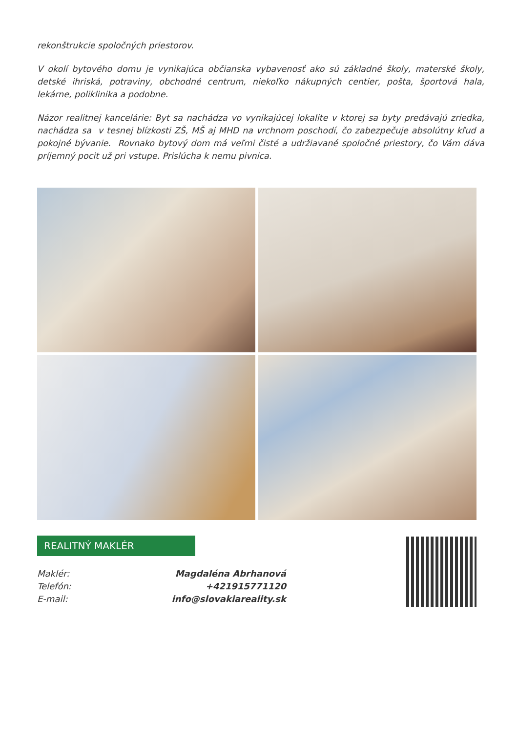rekonštrukcie spoločných priestorov.
V okolí bytového domu je vynikajúca občianska vybavenosť ako sú základné školy, materské školy, detské ihriská, potraviny, obchodné centrum, niekoľko nákupných centier, pošta, športová hala, lekárne, poliklinika a podobne.
Názor realitnej kancelárie: Byt sa nachádza vo vynikajúcej lokalite v ktorej sa byty predávajú zriedka, nachádza sa v tesnej blízkosti ZŠ, MŠ aj MHD na vrchnom poschodí, čo zabezpečuje absolútny kľud a pokojné bývanie. Rovnako bytový dom má veľmi čisté a udržiavané spoločné priestory, čo Vám dáva príjemný pocit už pri vstupe. Prislúcha k nemu pivnica.
REALITNÝ MAKLÉR
| Maklér: | Magdaléna Abrhanová |
| Telefón: | +421915771120 |
| E-mail: | info@slovakiareality.sk |